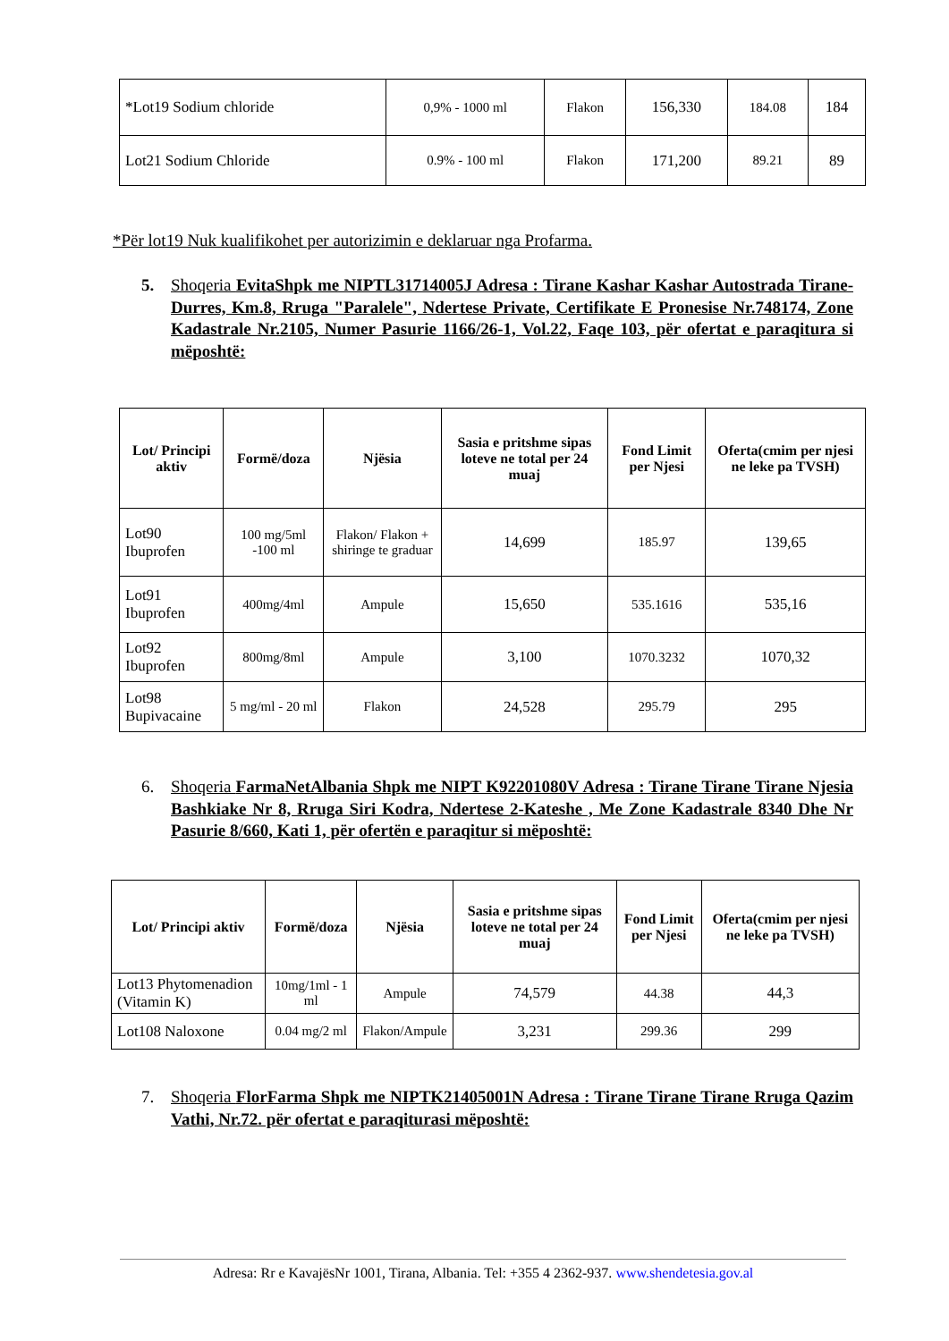| *Lot19 Sodium chloride | 0,9% - 1000 ml | Flakon | 156,330 | 184.08 | 184 |
| Lot21 Sodium Chloride | 0.9% - 100 ml | Flakon | 171,200 | 89.21 | 89 |
*Për lot19 Nuk kualifikohet per autorizimin e deklaruar nga Profarma.
5.
Shoqeria EvitaShpk me NIPTL31714005J Adresa : Tirane Kashar Kashar Autostrada Tirane-Durres, Km.8, Rruga "Paralele", Ndertese Private, Certifikate E Pronesise Nr.748174, Zone Kadastrale Nr.2105, Numer Pasurie 1166/26-1, Vol.22, Faqe 103, për ofertat e paraqitura si mëposhtë:
| Lot/ Principi aktiv | Formë/doza | Njësia | Sasia e pritshme sipas loteve ne total per 24 muaj | Fond Limit per Njesi | Oferta(cmim per njesi ne leke pa TVSH) |
| --- | --- | --- | --- | --- | --- |
| Lot90 Ibuprofen | 100 mg/5ml -100 ml | Flakon/ Flakon + shiringe te graduar | 14,699 | 185.97 | 139,65 |
| Lot91 Ibuprofen | 400mg/4ml | Ampule | 15,650 | 535.1616 | 535,16 |
| Lot92 Ibuprofen | 800mg/8ml | Ampule | 3,100 | 1070.3232 | 1070,32 |
| Lot98 Bupivacaine | 5 mg/ml - 20 ml | Flakon | 24,528 | 295.79 | 295 |
6.
Shoqeria FarmaNetAlbania Shpk me NIPT K92201080V Adresa : Tirane Tirane Tirane Njesia Bashkiake Nr 8, Rruga Siri Kodra, Ndertese 2-Kateshe , Me Zone Kadastrale 8340 Dhe Nr Pasurie 8/660, Kati 1, për ofertën e paraqitur si mëposhtë:
| Lot/ Principi aktiv | Formë/doza | Njësia | Sasia e pritshme sipas loteve ne total per 24 muaj | Fond Limit per Njesi | Oferta(cmim per njesi ne leke pa TVSH) |
| --- | --- | --- | --- | --- | --- |
| Lot13 Phytomenadion (Vitamin K) | 10mg/1ml - 1 ml | Ampule | 74,579 | 44.38 | 44,3 |
| Lot108 Naloxone | 0.04 mg/2 ml | Flakon/Ampule | 3,231 | 299.36 | 299 |
7.
Shoqeria FlorFarma Shpk me NIPTK21405001N Adresa : Tirane Tirane Tirane Rruga Qazim Vathi, Nr.72. për ofertat e paraqiturasi mëposhtë:
Adresa: Rr e KavajësNr 1001, Tirana, Albania. Tel: +355 4 2362-937. www.shendetesia.gov.al